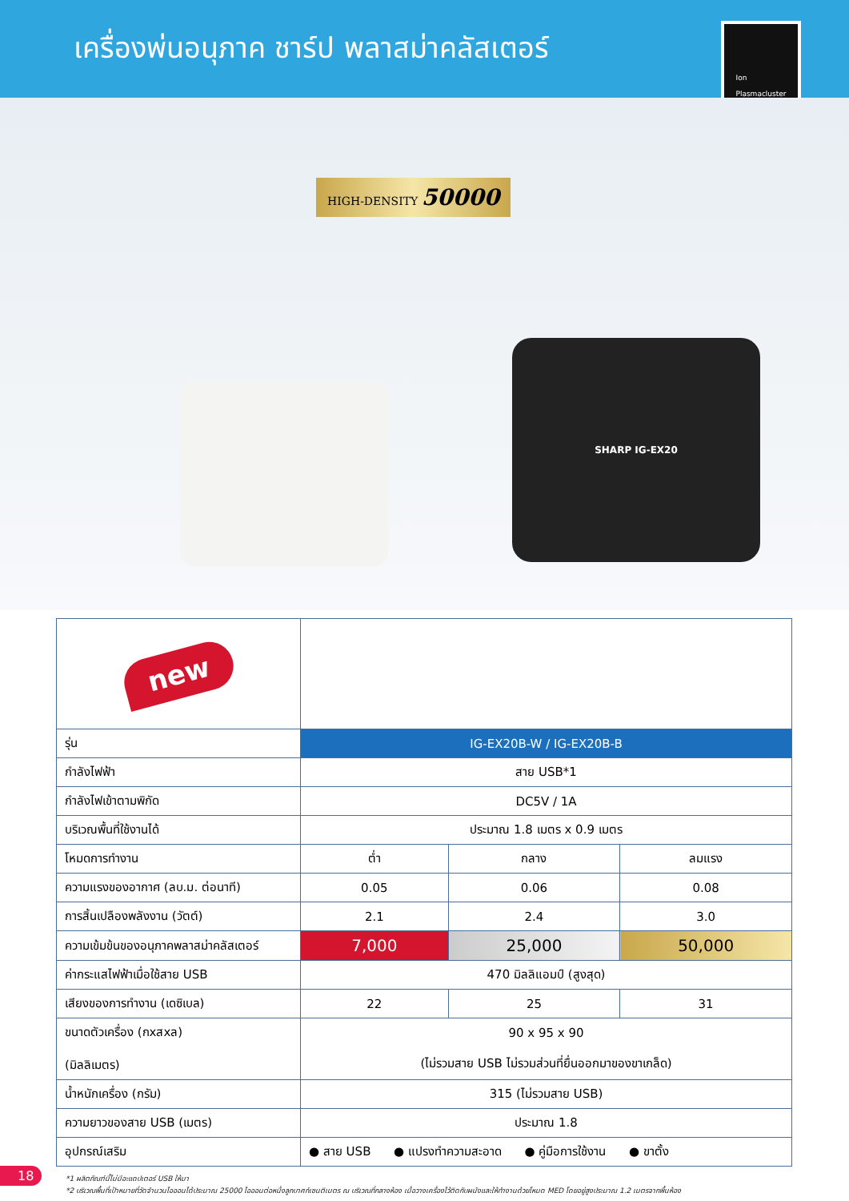เครื่องพ่นอนุภาค ชาร์ป พลาสม่าคลัสเตอร์
Ion
Plasmacluster
HIGH-DENSITY 50000
SHARP IG-EX20
| new | | | |
| รุ่น | IG-EX20B-W / IG-EX20B-B | | |
| กำลังไฟฟ้า | สาย USB*1 | | |
| กำลังไฟเข้าตามพิกัด | DC5V / 1A | | |
| บริเวณพื้นที่ใช้งานได้ | ประมาณ 1.8 เมตร x 0.9 เมตร | | |
| โหมดการทำงาน | ต่ำ | กลาง | ลมแรง |
| ความแรงของอากาศ (ลบ.ม. ต่อนาที) | 0.05 | 0.06 | 0.08 |
| การสิ้นเปลืองพลังงาน (วัตต์) | 2.1 | 2.4 | 3.0 |
| ความเข้มข้นของอนุภาคพลาสม่าคลัสเตอร์ | 7,000 | 25,000 | 50,000 |
| ค่ากระแสไฟฟ้าเมื่อใช้สาย USB | 470 มิลลิแอมป์ (สูงสุด) | | |
| เสียงของการทำงาน (เดซิเบล) | 22 | 25 | 31 |
| ขนาดตัวเครื่อง (กxสxล) (มิลลิเมตร) | 90 x 95 x 90 (ไม่รวมสาย USB ไม่รวมส่วนที่ยื่นออกมาของขาเกล็ด) | | |
| น้ำหนักเครื่อง (กรัม) | 315 (ไม่รวมสาย USB) | | |
| ความยาวของสาย USB (เมตร) | ประมาณ 1.8 | | |
| อุปกรณ์เสริม | ● สาย USB ● แปรงทำความสะอาด ● คู่มือการใช้งาน ● ขาตั้ง | | |
*1 ผลิตภัณฑ์นี้ไม่มีอะแดปเตอร์ USB ให้มา
*2 บริเวณพื้นที่เป้าหมายที่วัดจำนวนไอออนได้ประมาณ 25000 ไอออนต่อหนึ่งลูกบาศก์เซนติเมตร ณ บริเวณที่กลางห้อง เมื่อวางเครื่องไว้ติดกับผนังและให้ทำงานด้วยโหมด MED โดยอยู่สูงประมาณ 1.2 เมตรจากพื้นห้อง
18